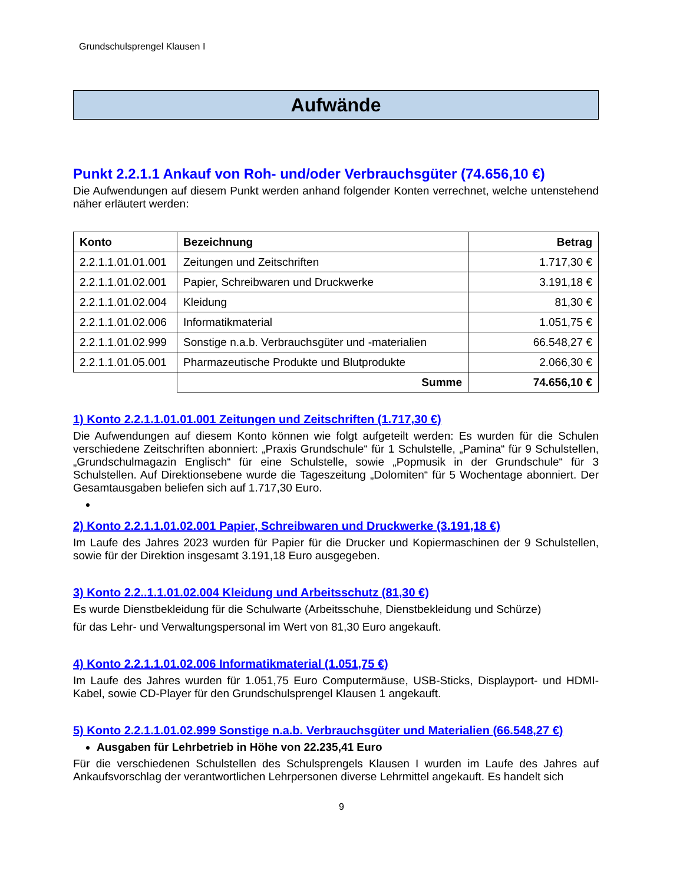Grundschulsprengel Klausen I
Aufwände
Punkt 2.2.1.1 Ankauf von Roh- und/oder Verbrauchsgüter (74.656,10 €)
Die Aufwendungen auf diesem Punkt werden anhand folgender Konten verrechnet, welche untenstehend näher erläutert werden:
| Konto | Bezeichnung | Betrag |
| --- | --- | --- |
| 2.2.1.1.01.01.001 | Zeitungen und Zeitschriften | 1.717,30 € |
| 2.2.1.1.01.02.001 | Papier, Schreibwaren und Druckwerke | 3.191,18 € |
| 2.2.1.1.01.02.004 | Kleidung | 81,30 € |
| 2.2.1.1.01.02.006 | Informatikmaterial | 1.051,75 € |
| 2.2.1.1.01.02.999 | Sonstige n.a.b. Verbrauchsgüter und -materialien | 66.548,27 € |
| 2.2.1.1.01.05.001 | Pharmazeutische Produkte und Blutprodukte | 2.066,30 € |
| | Summe | 74.656,10 € |
1) Konto 2.2.1.1.01.01.001 Zeitungen und Zeitschriften (1.717,30 €)
Die Aufwendungen auf diesem Konto können wie folgt aufgeteilt werden: Es wurden für die Schulen verschiedene Zeitschriften abonniert: „Praxis Grundschule“ für 1 Schulstelle, „Pamina“ für 9 Schulstellen, „Grundschulmagazin Englisch“ für eine Schulstelle, sowie „Popmusik in der Grundschule“ für 3 Schulstellen. Auf Direktionsebene wurde die Tageszeitung „Dolomiten“ für 5 Wochentage abonniert. Der Gesamtausgaben beliefen sich auf 1.717,30 Euro.
2) Konto 2.2.1.1.01.02.001 Papier, Schreibwaren und Druckwerke (3.191,18 €)
Im Laufe des Jahres 2023 wurden für Papier für die Drucker und Kopiermaschinen der 9 Schulstellen, sowie für der Direktion insgesamt 3.191,18 Euro ausgegeben.
3) Konto 2.2..1.1.01.02.004 Kleidung und Arbeitsschutz (81,30 €)
Es wurde Dienstbekleidung für die Schulwarte (Arbeitsschuhe, Dienstbekleidung und Schürze)
für das Lehr- und Verwaltungspersonal im Wert von 81,30 Euro angekauft.
4) Konto 2.2.1.1.01.02.006 Informatikmaterial (1.051,75 €)
Im Laufe des Jahres wurden für 1.051,75 Euro Computermäuse, USB-Sticks, Displayport- und HDMI-Kabel, sowie CD-Player für den Grundschulsprengel Klausen 1 angekauft.
5) Konto 2.2.1.1.01.02.999 Sonstige n.a.b. Verbrauchsgüter und Materialien (66.548,27 €)
Ausgaben für Lehrbetrieb in Höhe von 22.235,41 Euro
Für die verschiedenen Schulstellen des Schulsprengels Klausen I wurden im Laufe des Jahres auf Ankaufsvorschlag der verantwortlichen Lehrpersonen diverse Lehrmittel angekauft. Es handelt sich
9